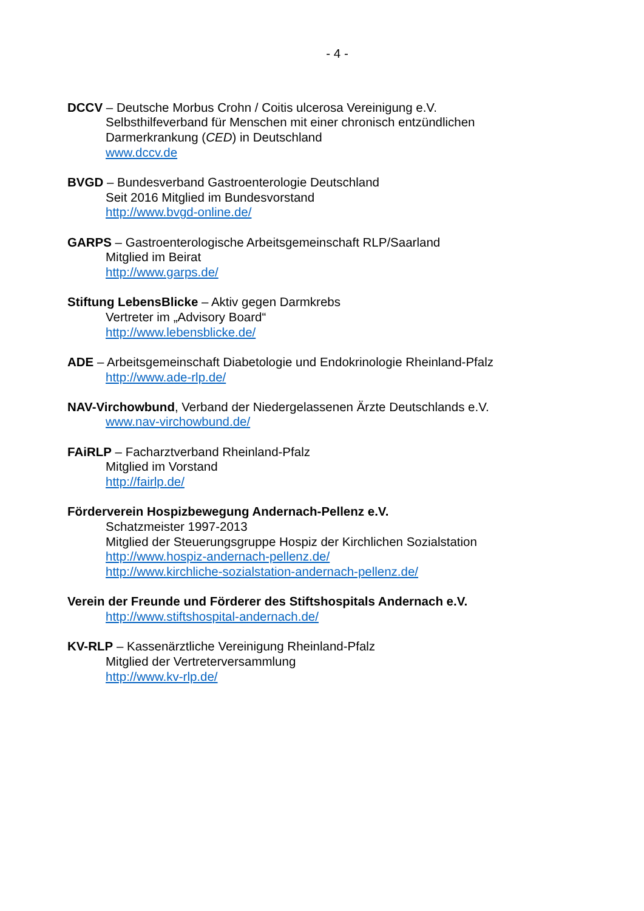- 4 -
DCCV – Deutsche Morbus Crohn / Coitis ulcerosa Vereinigung e.V.
Selbsthilfeverband für Menschen mit einer chronisch entzündlichen
Darmerkrankung (CED) in Deutschland
www.dccv.de
BVGD – Bundesverband Gastroenterologie Deutschland
Seit 2016 Mitglied im Bundesvorstand
http://www.bvgd-online.de/
GARPS – Gastroenterologische Arbeitsgemeinschaft RLP/Saarland
Mitglied im Beirat
http://www.garps.de/
Stiftung LebensBlicke – Aktiv gegen Darmkrebs
Vertreter im „Advisory Board“
http://www.lebensblicke.de/
ADE – Arbeitsgemeinschaft Diabetologie und Endokrinologie Rheinland-Pfalz
http://www.ade-rlp.de/
NAV-Virchowbund, Verband der Niedergelassenen Ärzte Deutschlands e.V.
www.nav-virchowbund.de/
FAiRLP – Facharztverband Rheinland-Pfalz
Mitglied im Vorstand
http://fairlp.de/
Förderverein Hospizbewegung Andernach-Pellenz e.V.
Schatzmeister 1997-2013
Mitglied der Steuerungsgruppe Hospiz der Kirchlichen Sozialstation
http://www.hospiz-andernach-pellenz.de/
http://www.kirchliche-sozialstation-andernach-pellenz.de/
Verein der Freunde und Förderer des Stiftshospitals Andernach e.V.
http://www.stiftshospital-andernach.de/
KV-RLP – Kassenärztliche Vereinigung Rheinland-Pfalz
Mitglied der Vertreterversammlung
http://www.kv-rlp.de/